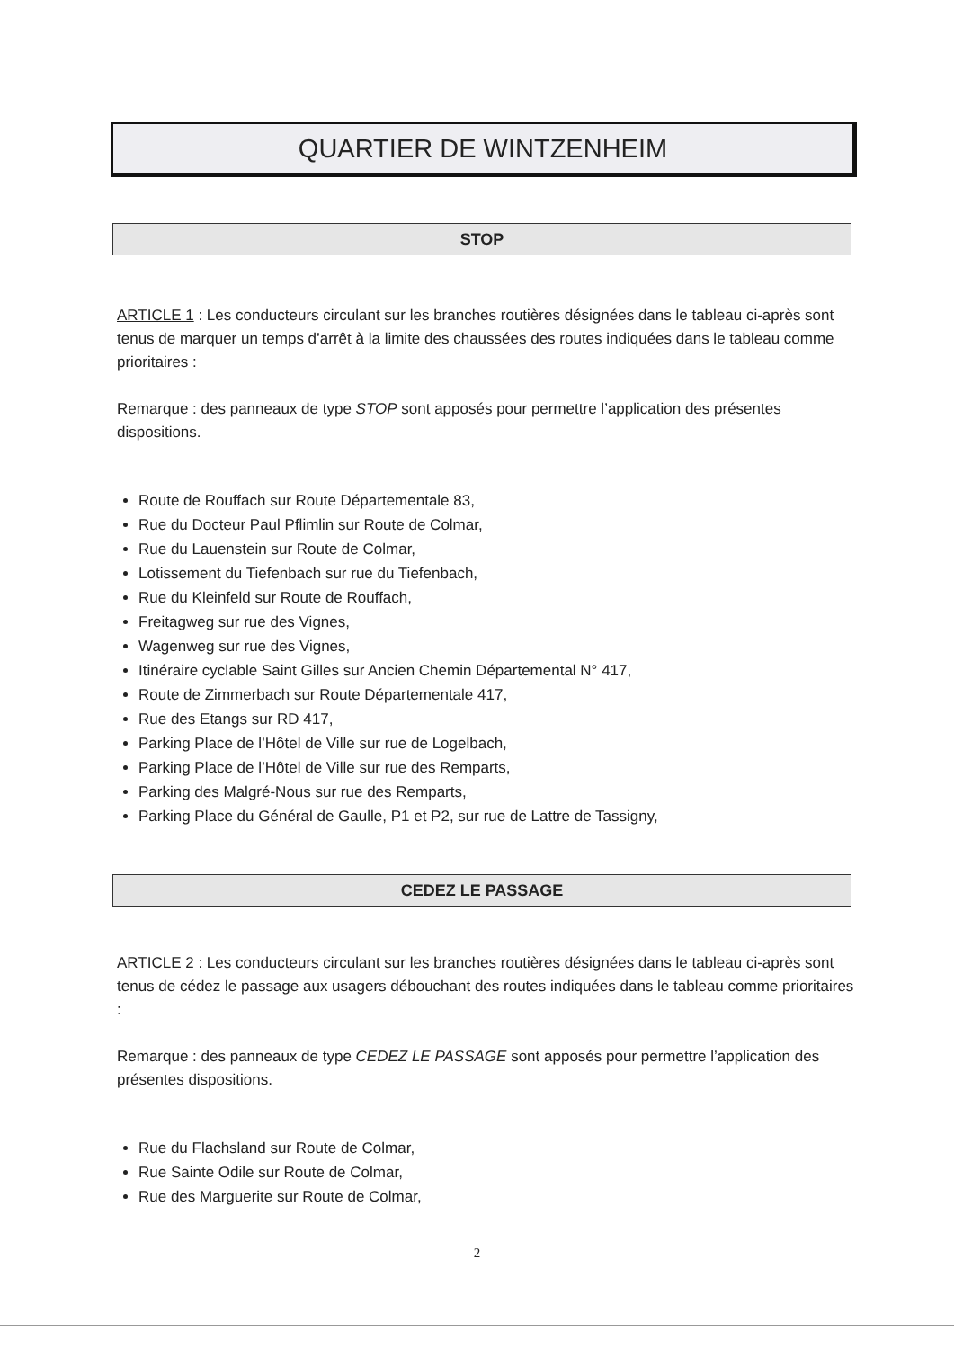QUARTIER DE WINTZENHEIM
STOP
ARTICLE 1 : Les conducteurs circulant sur les branches routières désignées dans le tableau ci-après sont tenus de marquer un temps d’arrêt à la limite des chaussées des routes indiquées dans le tableau comme prioritaires :
Remarque : des panneaux de type STOP sont apposés pour permettre l’application des présentes dispositions.
Route de Rouffach sur Route Départementale 83,
Rue du Docteur Paul Pflimlin sur Route de Colmar,
Rue du Lauenstein sur Route de Colmar,
Lotissement du Tiefenbach sur rue du Tiefenbach,
Rue du Kleinfeld sur Route de Rouffach,
Freitagweg sur rue des Vignes,
Wagenweg sur rue des Vignes,
Itinéraire cyclable Saint Gilles sur Ancien Chemin Départemental N° 417,
Route de Zimmerbach sur Route Départementale 417,
Rue des Etangs sur RD 417,
Parking Place de l’Hôtel de Ville sur rue de Logelbach,
Parking Place de l’Hôtel de Ville sur rue des Remparts,
Parking des Malgré-Nous sur rue des Remparts,
Parking Place du Général de Gaulle, P1 et P2, sur rue de Lattre de Tassigny,
CEDEZ LE PASSAGE
ARTICLE 2 : Les conducteurs circulant sur les branches routières désignées dans le tableau ci-après sont tenus de cédez le passage aux usagers débouchant des routes indiquées dans le tableau comme prioritaires :
Remarque : des panneaux de type CEDEZ LE PASSAGE sont apposés pour permettre l’application des présentes dispositions.
Rue du Flachsland sur Route de Colmar,
Rue Sainte Odile sur Route de Colmar,
Rue des Marguerite sur Route de Colmar,
2